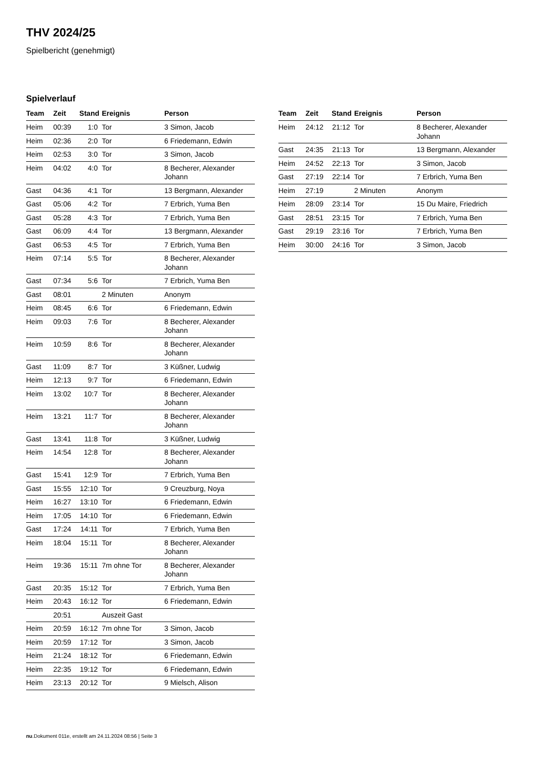THV 2024/25
Spielbericht (genehmigt)
Spielverlauf
| Team | Zeit | Stand | Ereignis | Person |
| --- | --- | --- | --- | --- |
| Heim | 00:39 | 1:0 | Tor | 3 Simon, Jacob |
| Heim | 02:36 | 2:0 | Tor | 6 Friedemann, Edwin |
| Heim | 02:53 | 3:0 | Tor | 3 Simon, Jacob |
| Heim | 04:02 | 4:0 | Tor | 8 Becherer, Alexander Johann |
| Gast | 04:36 | 4:1 | Tor | 13 Bergmann, Alexander |
| Gast | 05:06 | 4:2 | Tor | 7 Erbrich, Yuma Ben |
| Gast | 05:28 | 4:3 | Tor | 7 Erbrich, Yuma Ben |
| Gast | 06:09 | 4:4 | Tor | 13 Bergmann, Alexander |
| Gast | 06:53 | 4:5 | Tor | 7 Erbrich, Yuma Ben |
| Heim | 07:14 | 5:5 | Tor | 8 Becherer, Alexander Johann |
| Gast | 07:34 | 5:6 | Tor | 7 Erbrich, Yuma Ben |
| Gast | 08:01 | | 2 Minuten | Anonym |
| Heim | 08:45 | 6:6 | Tor | 6 Friedemann, Edwin |
| Heim | 09:03 | 7:6 | Tor | 8 Becherer, Alexander Johann |
| Heim | 10:59 | 8:6 | Tor | 8 Becherer, Alexander Johann |
| Gast | 11:09 | 8:7 | Tor | 3 Küßner, Ludwig |
| Heim | 12:13 | 9:7 | Tor | 6 Friedemann, Edwin |
| Heim | 13:02 | 10:7 | Tor | 8 Becherer, Alexander Johann |
| Heim | 13:21 | 11:7 | Tor | 8 Becherer, Alexander Johann |
| Gast | 13:41 | 11:8 | Tor | 3 Küßner, Ludwig |
| Heim | 14:54 | 12:8 | Tor | 8 Becherer, Alexander Johann |
| Gast | 15:41 | 12:9 | Tor | 7 Erbrich, Yuma Ben |
| Gast | 15:55 | 12:10 | Tor | 9 Creuzburg, Noya |
| Heim | 16:27 | 13:10 | Tor | 6 Friedemann, Edwin |
| Heim | 17:05 | 14:10 | Tor | 6 Friedemann, Edwin |
| Gast | 17:24 | 14:11 | Tor | 7 Erbrich, Yuma Ben |
| Heim | 18:04 | 15:11 | Tor | 8 Becherer, Alexander Johann |
| Heim | 19:36 | 15:11 | 7m ohne Tor | 8 Becherer, Alexander Johann |
| Gast | 20:35 | 15:12 | Tor | 7 Erbrich, Yuma Ben |
| Heim | 20:43 | 16:12 | Tor | 6 Friedemann, Edwin |
| | 20:51 | | Auszeit Gast | |
| Heim | 20:59 | 16:12 | 7m ohne Tor | 3 Simon, Jacob |
| Heim | 20:59 | 17:12 | Tor | 3 Simon, Jacob |
| Heim | 21:24 | 18:12 | Tor | 6 Friedemann, Edwin |
| Heim | 22:35 | 19:12 | Tor | 6 Friedemann, Edwin |
| Heim | 23:13 | 20:12 | Tor | 9 Mielsch, Alison |
| Team | Zeit | Stand | Ereignis | Person |
| --- | --- | --- | --- | --- |
| Heim | 24:12 | 21:12 | Tor | 8 Becherer, Alexander Johann |
| Gast | 24:35 | 21:13 | Tor | 13 Bergmann, Alexander |
| Heim | 24:52 | 22:13 | Tor | 3 Simon, Jacob |
| Gast | 27:19 | 22:14 | Tor | 7 Erbrich, Yuma Ben |
| Heim | 27:19 | | 2 Minuten | Anonym |
| Heim | 28:09 | 23:14 | Tor | 15 Du Maire, Friedrich |
| Gast | 28:51 | 23:15 | Tor | 7 Erbrich, Yuma Ben |
| Gast | 29:19 | 23:16 | Tor | 7 Erbrich, Yuma Ben |
| Heim | 30:00 | 24:16 | Tor | 3 Simon, Jacob |
nu.Dokument 011e, erstellt am 24.11.2024 08:56 | Seite 3